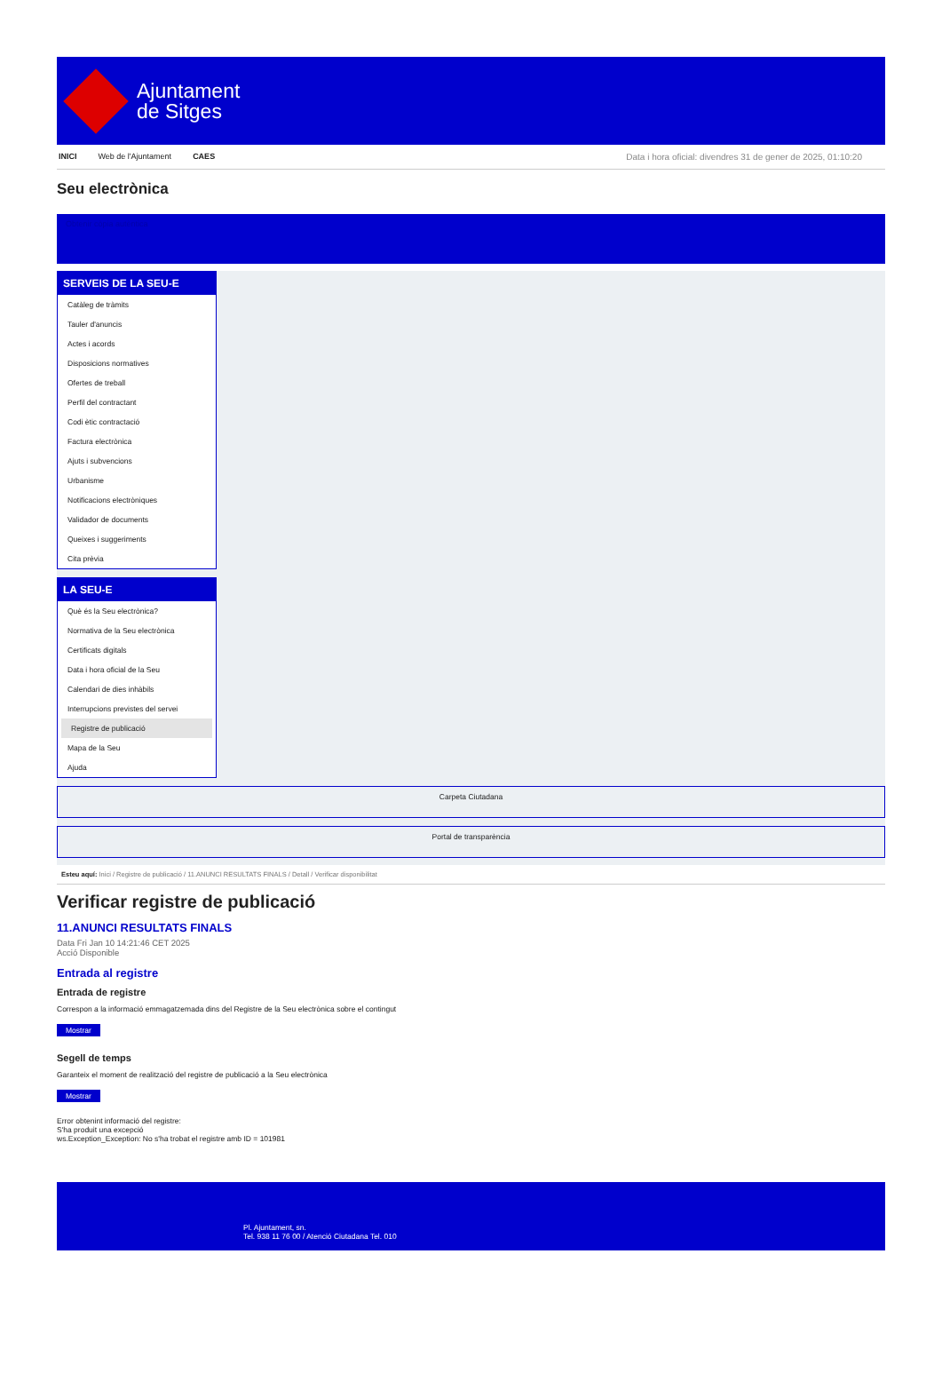Ajuntament
de Sitges
INICI Web de l'Ajuntament CAES Data i hora oficial: divendres 31 de gener de 2025, 01:10:20
Seu electrònica
Obtenir còpia autèntica
SERVEIS DE LA SEU-E
Catàleg de tràmits
Tauler d'anuncis
Actes i acords
Disposicions normatives
Ofertes de treball
Perfil del contractant
Codi ètic contractació
Factura electrònica
Ajuts i subvencions
Urbanisme
Notificacions electròniques
Validador de documents
Queixes i suggeriments
Cita prèvia
LA SEU-E
Què és la Seu electrònica?
Normativa de la Seu electrònica
Certificats digitals
Data i hora oficial de la Seu
Calendari de dies inhàbils
Interrupcions previstes del servei
Registre de publicació
Mapa de la Seu
Ajuda
Carpeta Ciutadana
Portal de transparència
Esteu aquí: Inici / Registre de publicació / 11.ANUNCI RESULTATS FINALS / Detall / Verificar disponibilitat
Verificar registre de publicació
11.ANUNCI RESULTATS FINALS
Data Fri Jan 10 14:21:46 CET 2025
Acció Disponible
Entrada al registre
Entrada de registre
Correspon a la informació emmagatzemada dins del Registre de la Seu electrònica sobre el contingut
Mostrar
Segell de temps
Garanteix el moment de realització del registre de publicació a la Seu electrònica
Mostrar
Error obtenint informació del registre:
S'ha produit una excepció
ws.Exception_Exception: No s'ha trobat el registre amb ID = 101981
Pl. Ajuntament, sn.
Tel. 938 11 76 00 / Atenció Ciutadana Tel. 010